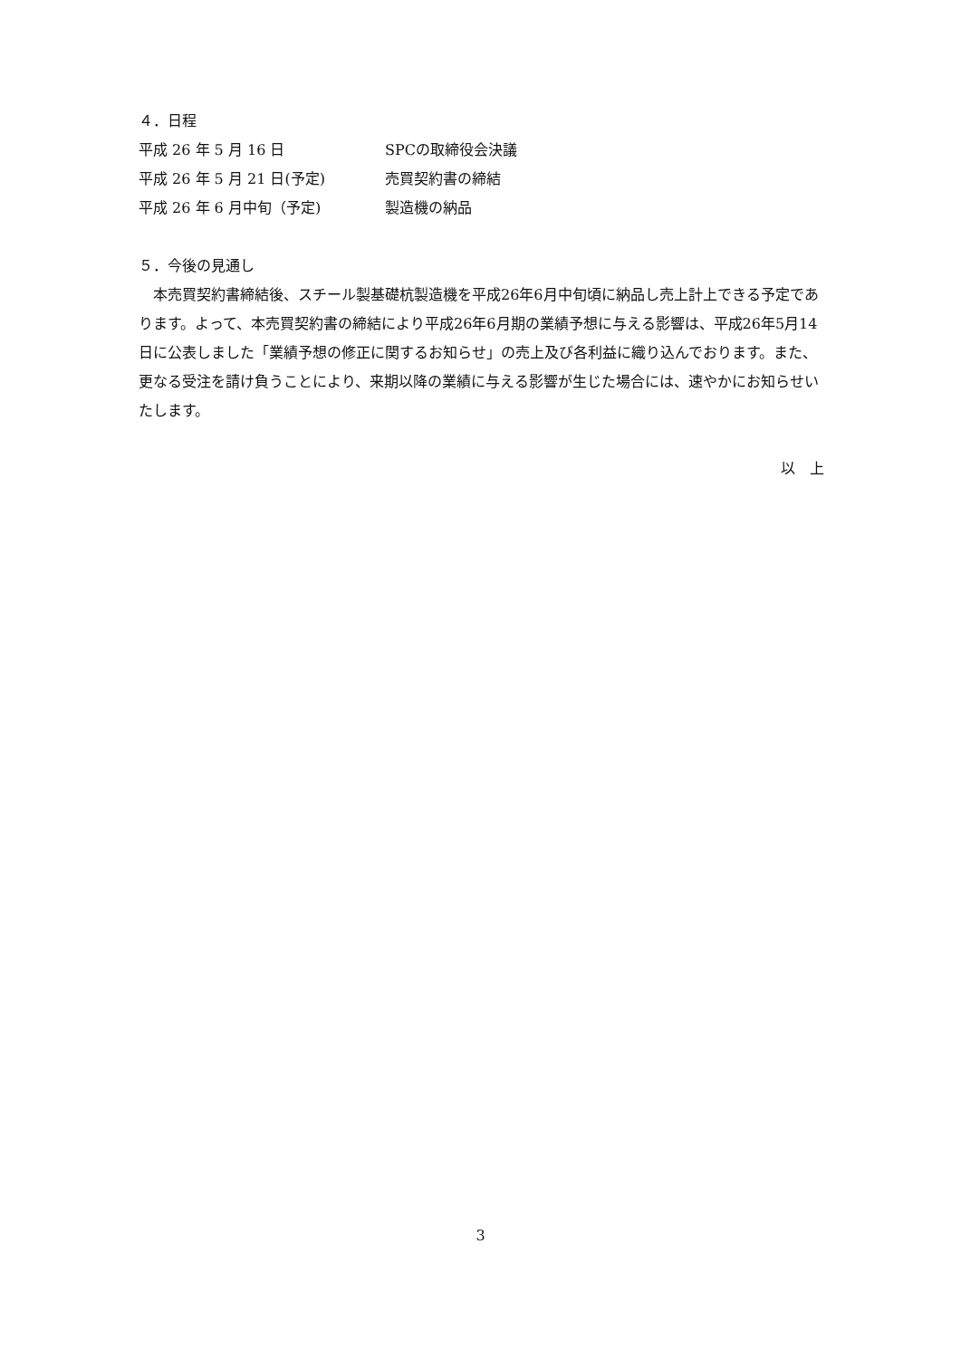４．日程
平成 26 年 5 月 16 日 SPCの取締役会決議
平成 26 年 5 月 21 日(予定) 売買契約書の締結
平成 26 年 6 月中旬（予定) 製造機の納品
５．今後の見通し
　本売買契約書締結後、スチール製基礎杭製造機を平成26年6月中旬頃に納品し売上計上できる予定であります。よって、本売買契約書の締結により平成26年6月期の業績予想に与える影響は、平成26年5月14日に公表しました「業績予想の修正に関するお知らせ」の売上及び各利益に織り込んでおります。また、更なる受注を請け負うことにより、来期以降の業績に与える影響が生じた場合には、速やかにお知らせいたします。
以　上
3